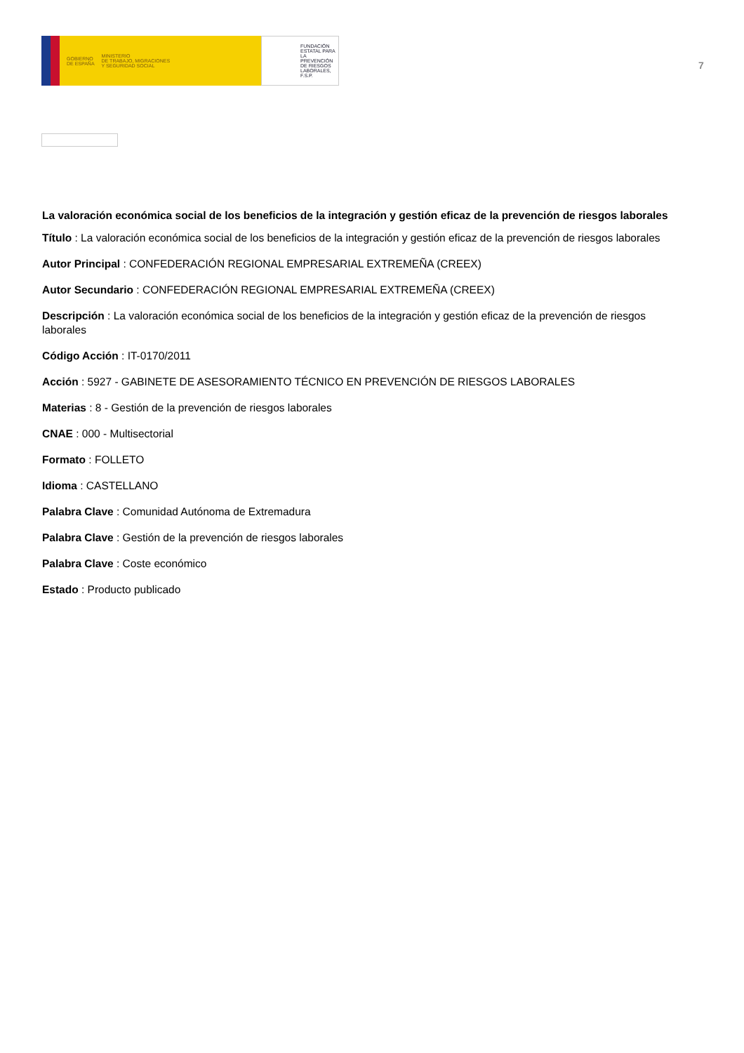GOBIERNO
DE ESPAÑA
MINISTERIO
DE TRABAJO, MIGRACIONES
Y SEGURIDAD SOCIAL
FUNDACIÓN
ESTATAL PARA
LA PREVENCIÓN
DE RIESGOS
LABORALES, F.S.P.
7
La valoración económica social de los beneficios de la integración y gestión eficaz de la prevención de riesgos laborales
Título : La valoración económica social de los beneficios de la integración y gestión eficaz de la prevención de riesgos laborales
Autor Principal : CONFEDERACIÓN REGIONAL EMPRESARIAL EXTREMEÑA (CREEX)
Autor Secundario : CONFEDERACIÓN REGIONAL EMPRESARIAL EXTREMEÑA (CREEX)
Descripción : La valoración económica social de los beneficios de la integración y gestión eficaz de la prevención de riesgos laborales
Código Acción : IT-0170/2011
Acción : 5927 - GABINETE DE ASESORAMIENTO TÉCNICO EN PREVENCIÓN DE RIESGOS LABORALES
Materias : 8 - Gestión de la prevención de riesgos laborales
CNAE : 000 - Multisectorial
Formato : FOLLETO
Idioma : CASTELLANO
Palabra Clave : Comunidad Autónoma de Extremadura
Palabra Clave : Gestión de la prevención de riesgos laborales
Palabra Clave : Coste económico
Estado : Producto publicado